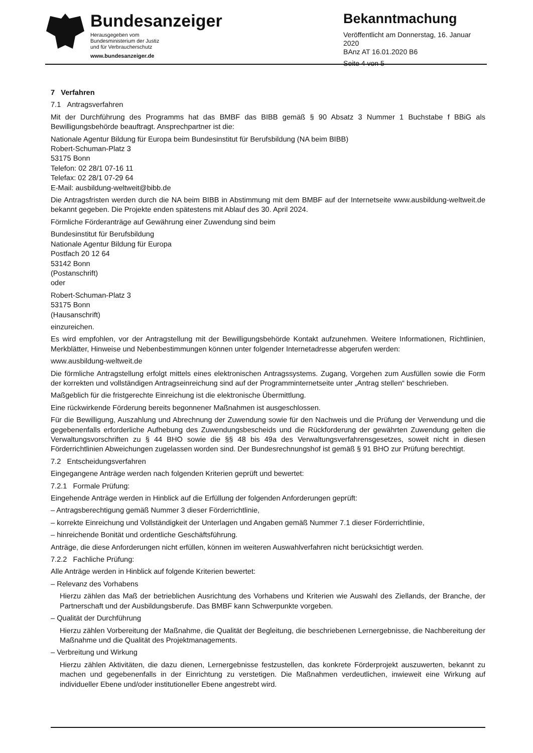Bundesanzeiger
Herausgegeben vom
Bundesministerium der Justiz
und für Verbraucherschutz
www.bundesanzeiger.de
Bekanntmachung
Veröffentlicht am Donnerstag, 16. Januar 2020
BAnz AT 16.01.2020 B6
Seite 4 von 5
7 Verfahren
7.1 Antragsverfahren
Mit der Durchführung des Programms hat das BMBF das BIBB gemäß § 90 Absatz 3 Nummer 1 Buchstabe f BBiG als Bewilligungsbehörde beauftragt. Ansprechpartner ist die:
Nationale Agentur Bildung für Europa beim Bundesinstitut für Berufsbildung (NA beim BIBB)
Robert-Schuman-Platz 3
53175 Bonn
Telefon: 02 28/1 07-16 11
Telefax: 02 28/1 07-29 64
E-Mail: ausbildung-weltweit@bibb.de
Die Antragsfristen werden durch die NA beim BIBB in Abstimmung mit dem BMBF auf der Internetseite www.ausbildung-weltweit.de bekannt gegeben. Die Projekte enden spätestens mit Ablauf des 30. April 2024.
Förmliche Förderanträge auf Gewährung einer Zuwendung sind beim
Bundesinstitut für Berufsbildung
Nationale Agentur Bildung für Europa
Postfach 20 12 64
53142 Bonn
(Postanschrift)
oder
Robert-Schuman-Platz 3
53175 Bonn
(Hausanschrift)
einzureichen.
Es wird empfohlen, vor der Antragstellung mit der Bewilligungsbehörde Kontakt aufzunehmen. Weitere Informationen, Richtlinien, Merkblätter, Hinweise und Nebenbestimmungen können unter folgender Internetadresse abgerufen werden:
www.ausbildung-weltweit.de
Die förmliche Antragstellung erfolgt mittels eines elektronischen Antragssystems. Zugang, Vorgehen zum Ausfüllen sowie die Form der korrekten und vollständigen Antragseinreichung sind auf der Programminternetseite unter „Antrag stellen“ beschrieben.
Maßgeblich für die fristgerechte Einreichung ist die elektronische Übermittlung.
Eine rückwirkende Förderung bereits begonnener Maßnahmen ist ausgeschlossen.
Für die Bewilligung, Auszahlung und Abrechnung der Zuwendung sowie für den Nachweis und die Prüfung der Verwendung und die gegebenenfalls erforderliche Aufhebung des Zuwendungsbescheids und die Rückforderung der gewährten Zuwendung gelten die Verwaltungsvorschriften zu § 44 BHO sowie die §§ 48 bis 49a des Verwaltungsverfahrensgesetzes, soweit nicht in diesen Förderrichtlinien Abweichungen zugelassen worden sind. Der Bundesrechnungshof ist gemäß § 91 BHO zur Prüfung berechtigt.
7.2 Entscheidungsverfahren
Eingegangene Anträge werden nach folgenden Kriterien geprüft und bewertet:
7.2.1 Formale Prüfung:
Eingehende Anträge werden in Hinblick auf die Erfüllung der folgenden Anforderungen geprüft:
– Antragsberechtigung gemäß Nummer 3 dieser Förderrichtlinie,
– korrekte Einreichung und Vollständigkeit der Unterlagen und Angaben gemäß Nummer 7.1 dieser Förderrichtlinie,
– hinreichende Bonität und ordentliche Geschäftsführung.
Anträge, die diese Anforderungen nicht erfüllen, können im weiteren Auswahlverfahren nicht berücksichtigt werden.
7.2.2 Fachliche Prüfung:
Alle Anträge werden in Hinblick auf folgende Kriterien bewertet:
– Relevanz des Vorhabens
Hierzu zählen das Maß der betrieblichen Ausrichtung des Vorhabens und Kriterien wie Auswahl des Ziellands, der Branche, der Partnerschaft und der Ausbildungsberufe. Das BMBF kann Schwerpunkte vorgeben.
– Qualität der Durchführung
Hierzu zählen Vorbereitung der Maßnahme, die Qualität der Begleitung, die beschriebenen Lernergebnisse, die Nachbereitung der Maßnahme und die Qualität des Projektmanagements.
– Verbreitung und Wirkung
Hierzu zählen Aktivitäten, die dazu dienen, Lernergebnisse festzustellen, das konkrete Förderprojekt auszuwerten, bekannt zu machen und gegebenenfalls in der Einrichtung zu verstetigen. Die Maßnahmen verdeutlichen, inwieweit eine Wirkung auf individueller Ebene und/oder institutioneller Ebene angestrebt wird.